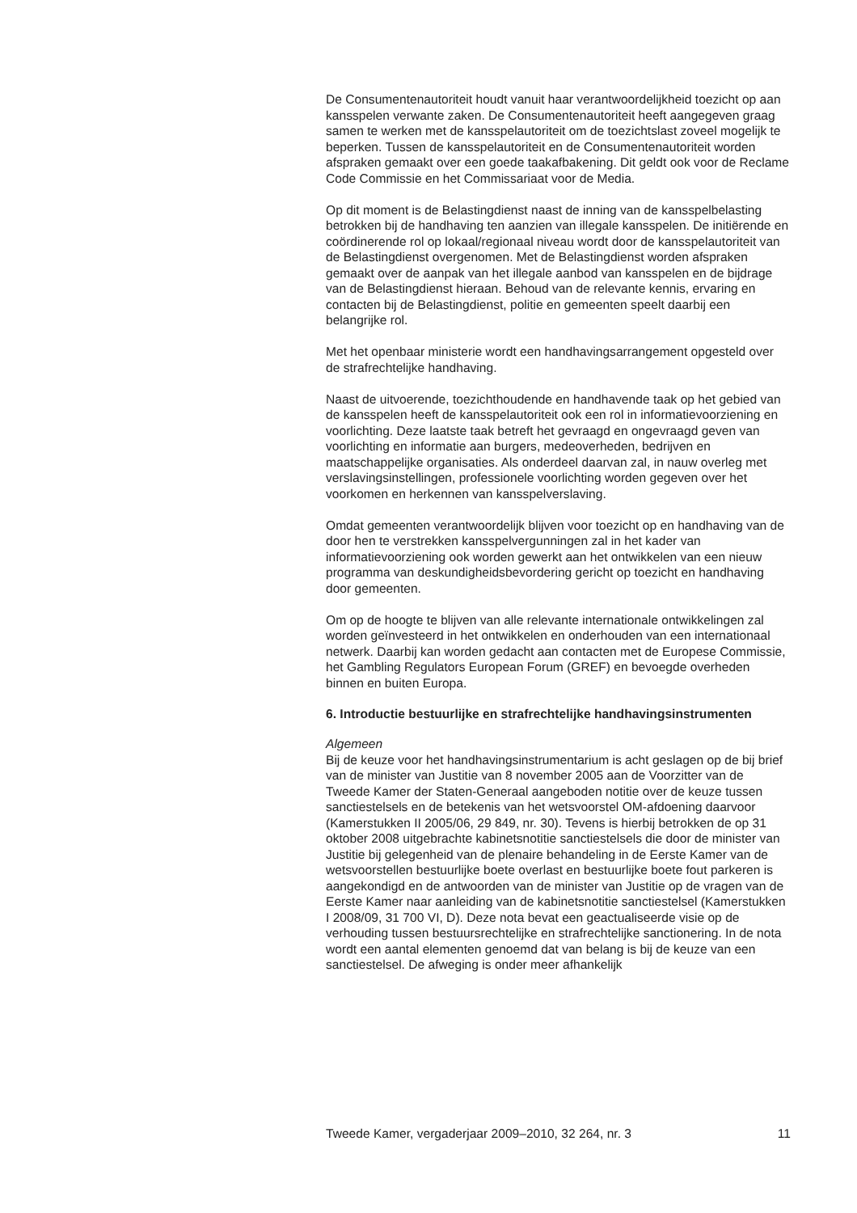De Consumentenautoriteit houdt vanuit haar verantwoordelijkheid toezicht op aan kansspelen verwante zaken. De Consumentenautoriteit heeft aangegeven graag samen te werken met de kansspelautoriteit om de toezichtslast zoveel mogelijk te beperken. Tussen de kansspelautoriteit en de Consumentenautoriteit worden afspraken gemaakt over een goede taakafbakening. Dit geldt ook voor de Reclame Code Commissie en het Commissariaat voor de Media.
Op dit moment is de Belastingdienst naast de inning van de kansspelbelasting betrokken bij de handhaving ten aanzien van illegale kansspelen. De initiërende en coördinerende rol op lokaal/regionaal niveau wordt door de kansspelautoriteit van de Belastingdienst overgenomen. Met de Belastingdienst worden afspraken gemaakt over de aanpak van het illegale aanbod van kansspelen en de bijdrage van de Belastingdienst hieraan. Behoud van de relevante kennis, ervaring en contacten bij de Belastingdienst, politie en gemeenten speelt daarbij een belangrijke rol.
Met het openbaar ministerie wordt een handhavingsarrangement opgesteld over de strafrechtelijke handhaving.
Naast de uitvoerende, toezichthoudende en handhavende taak op het gebied van de kansspelen heeft de kansspelautoriteit ook een rol in informatievoorziening en voorlichting. Deze laatste taak betreft het gevraagd en ongevraagd geven van voorlichting en informatie aan burgers, medeoverheden, bedrijven en maatschappelijke organisaties. Als onderdeel daarvan zal, in nauw overleg met verslavingsinstellingen, professionele voorlichting worden gegeven over het voorkomen en herkennen van kansspelverslaving.
Omdat gemeenten verantwoordelijk blijven voor toezicht op en handhaving van de door hen te verstrekken kansspelvergunningen zal in het kader van informatievoorziening ook worden gewerkt aan het ontwikkelen van een nieuw programma van deskundigheidsbevordering gericht op toezicht en handhaving door gemeenten.
Om op de hoogte te blijven van alle relevante internationale ontwikkelingen zal worden geïnvesteerd in het ontwikkelen en onderhouden van een internationaal netwerk. Daarbij kan worden gedacht aan contacten met de Europese Commissie, het Gambling Regulators European Forum (GREF) en bevoegde overheden binnen en buiten Europa.
6. Introductie bestuurlijke en strafrechtelijke handhavingsinstrumenten
Algemeen
Bij de keuze voor het handhavingsinstrumentarium is acht geslagen op de bij brief van de minister van Justitie van 8 november 2005 aan de Voorzitter van de Tweede Kamer der Staten-Generaal aangeboden notitie over de keuze tussen sanctiestelsels en de betekenis van het wetsvoorstel OM-afdoening daarvoor (Kamerstukken II 2005/06, 29 849, nr. 30). Tevens is hierbij betrokken de op 31 oktober 2008 uitgebrachte kabinetsnotitie sanctiestelsels die door de minister van Justitie bij gelegenheid van de plenaire behandeling in de Eerste Kamer van de wetsvoorstellen bestuurlijke boete overlast en bestuurlijke boete fout parkeren is aangekondigd en de antwoorden van de minister van Justitie op de vragen van de Eerste Kamer naar aanleiding van de kabinetsnotitie sanctiestelsel (Kamerstukken I 2008/09, 31 700 VI, D). Deze nota bevat een geactualiseerde visie op de verhouding tussen bestuursrechtelijke en strafrechtelijke sanctionering. In de nota wordt een aantal elementen genoemd dat van belang is bij de keuze van een sanctiestelsel. De afweging is onder meer afhankelijk
Tweede Kamer, vergaderjaar 2009–2010, 32 264, nr. 3 11